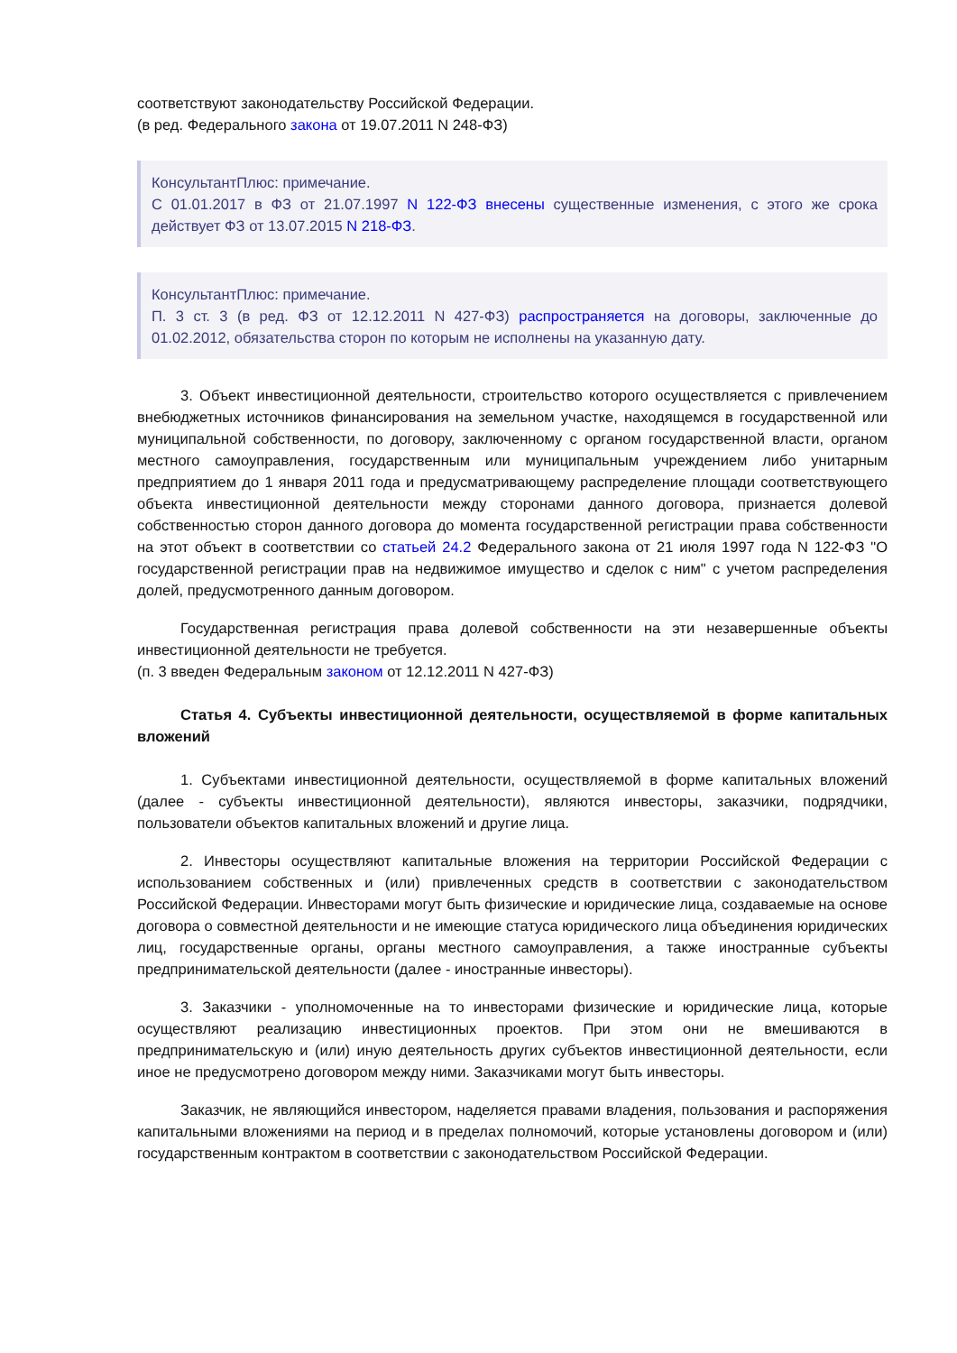соответствуют законодательству Российской Федерации.
(в ред. Федерального закона от 19.07.2011 N 248-ФЗ)
КонсультантПлюс: примечание.
С 01.01.2017 в ФЗ от 21.07.1997 N 122-ФЗ внесены существенные изменения, с этого же срока действует ФЗ от 13.07.2015 N 218-ФЗ.
КонсультантПлюс: примечание.
П. 3 ст. 3 (в ред. ФЗ от 12.12.2011 N 427-ФЗ) распространяется на договоры, заключенные до 01.02.2012, обязательства сторон по которым не исполнены на указанную дату.
3. Объект инвестиционной деятельности, строительство которого осуществляется с привлечением внебюджетных источников финансирования на земельном участке, находящемся в государственной или муниципальной собственности, по договору, заключенному с органом государственной власти, органом местного самоуправления, государственным или муниципальным учреждением либо унитарным предприятием до 1 января 2011 года и предусматривающему распределение площади соответствующего объекта инвестиционной деятельности между сторонами данного договора, признается долевой собственностью сторон данного договора до момента государственной регистрации права собственности на этот объект в соответствии со статьей 24.2 Федерального закона от 21 июля 1997 года N 122-ФЗ "О государственной регистрации прав на недвижимое имущество и сделок с ним" с учетом распределения долей, предусмотренного данным договором.
Государственная регистрация права долевой собственности на эти незавершенные объекты инвестиционной деятельности не требуется.
(п. 3 введен Федеральным законом от 12.12.2011 N 427-ФЗ)
Статья 4. Субъекты инвестиционной деятельности, осуществляемой в форме капитальных вложений
1. Субъектами инвестиционной деятельности, осуществляемой в форме капитальных вложений (далее - субъекты инвестиционной деятельности), являются инвесторы, заказчики, подрядчики, пользователи объектов капитальных вложений и другие лица.
2. Инвесторы осуществляют капитальные вложения на территории Российской Федерации с использованием собственных и (или) привлеченных средств в соответствии с законодательством Российской Федерации. Инвесторами могут быть физические и юридические лица, создаваемые на основе договора о совместной деятельности и не имеющие статуса юридического лица объединения юридических лиц, государственные органы, органы местного самоуправления, а также иностранные субъекты предпринимательской деятельности (далее - иностранные инвесторы).
3. Заказчики - уполномоченные на то инвесторами физические и юридические лица, которые осуществляют реализацию инвестиционных проектов. При этом они не вмешиваются в предпринимательскую и (или) иную деятельность других субъектов инвестиционной деятельности, если иное не предусмотрено договором между ними. Заказчиками могут быть инвесторы.
Заказчик, не являющийся инвестором, наделяется правами владения, пользования и распоряжения капитальными вложениями на период и в пределах полномочий, которые установлены договором и (или) государственным контрактом в соответствии с законодательством Российской Федерации.